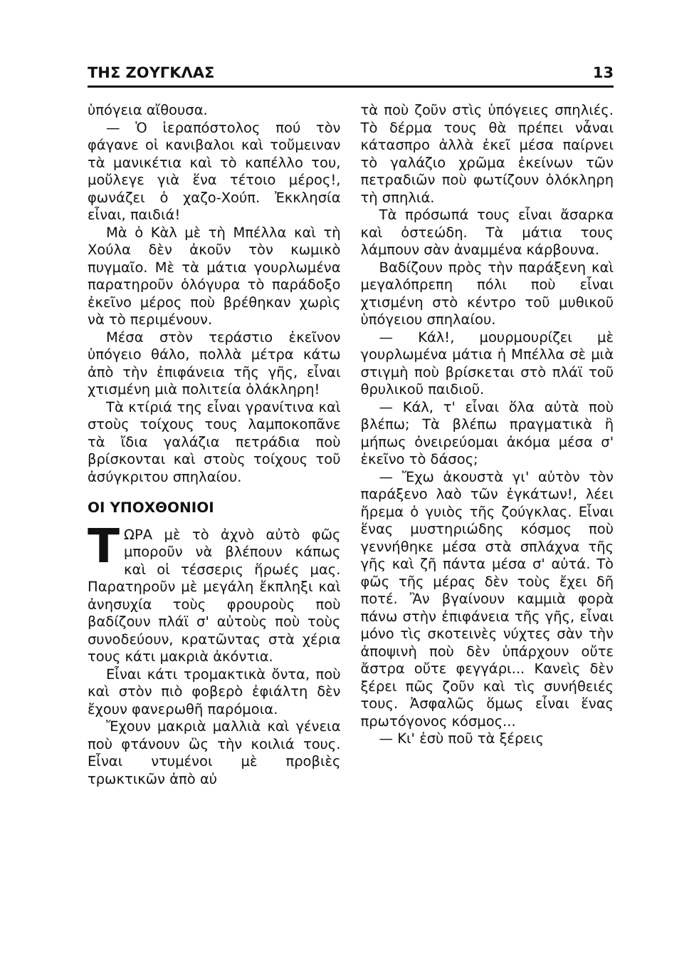ΤΗΣ ΖΟΥΓΚΛΑΣ 13
ὑπόγεια αἴθουσα.
— Ὁ ἱεραπόστολος πού τὸν φάγανε οἱ κανιβαλοι καὶ τοὔμειναν τὰ μανικέτια καὶ τὸ καπέλλο του, μοὔλεγε γιὰ ἕνα τέτοιο μέρος!, φωνάζει ὁ χαζο-Χούπ. Ἐκκλησία εἶναι, παιδιά!
Μὰ ὁ Κὰλ μὲ τὴ Μπέλλα καὶ τὴ Χούλα δὲν ἀκοῦν τὸν κωμικὸ πυγμαῖο. Μὲ τὰ μάτια γουρλωμένα παρατηροῦν ὁλόγυρα τὸ παράδοξο ἐκεῖνο μέρος ποὺ βρέθηκαν χωρὶς νὰ τὸ περιμένουν.
Μέσα στὸν τεράστιο ἐκεῖνον ὑπόγειο θάλο, πολλὰ μέτρα κάτω ἀπὸ τὴν ἐπιφάνεια τῆς γῆς, εἶναι χτισμένη μιὰ πολιτεία ὁλάκληρη!
Τὰ κτίριά της εἶναι γρανίτινα καὶ στοὺς τοίχους τους λαμποκοπᾶνε τὰ ἴδια γαλάζια πετράδια ποὺ βρίσκονται καὶ στοὺς τοίχους τοῦ ἀσύγκριτου σπηλαίου.
ΟΙ ΥΠΟΧΘΟΝΙΟΙ
ΤΩΡΑ μὲ τὸ ἀχνὸ αὐτὸ φῶς μποροῦν νὰ βλέπουν κάπως καὶ οἱ τέσσερις ἥρωές μας. Παρατηροῦν μὲ μεγάλη ἔκπληξι καὶ ἀνησυχία τοὺς φρουροὺς ποὺ βαδίζουν πλάϊ σ' αὐτοὺς ποὺ τοὺς συνοδεύουν, κρατῶντας στὰ χέρια τους κάτι μακριὰ ἀκόντια.
Εἶναι κάτι τρομακτικὰ ὄντα, ποὺ καὶ στὸν πιὸ φοβερὸ ἐφιάλτη δὲν ἔχουν φανερωθῆ παρόμοια.
Ἔχουν μακριὰ μαλλιὰ καὶ γένεια ποὺ φτάνουν ὣς τὴν κοιλιά τους. Εἶναι ντυμένοι μὲ προβιὲς τρωκτικῶν ἀπὸ αὐ
τὰ ποὺ ζοῦν στὶς ὑπόγειες σπηλιές. Τὸ δέρμα τους θὰ πρέπει νἆναι κάτασπρο ἀλλὰ ἐκεῖ μέσα παίρνει τὸ γαλάζιο χρῶμα ἐκείνων τῶν πετραδιῶν ποὺ φωτίζουν ὁλόκληρη τὴ σπηλιά.
Τὰ πρόσωπά τους εἶναι ἄσαρκα καὶ ὀστεώδη. Τὰ μάτια τους λάμπουν σὰν ἀναμμένα κάρβουνα.
Βαδίζουν πρὸς τὴν παράξενη καὶ μεγαλόπρεπη πόλι ποὺ εἶναι χτισμένη στὸ κέντρο τοῦ μυθικοῦ ὑπόγειου σπηλαίου.
— Κάλ!, μουρμουρίζει μὲ γουρλωμένα μάτια ἡ Μπέλλα σὲ μιὰ στιγμὴ ποὺ βρίσκεται στὸ πλάϊ τοῦ θρυλικοῦ παιδιοῦ.
— Κάλ, τ' εἶναι ὅλα αὐτὰ ποὺ βλέπω; Τὰ βλέπω πραγματικὰ ἢ μήπως ὀνειρεύομαι ἀκόμα μέσα σ' ἐκεῖνο τὸ δάσος;
— Ἔχω ἀκουστὰ γι' αὐτὸν τὸν παράξενο λαὸ τῶν ἐγκάτων!, λέει ἤρεμα ὁ γυιὸς τῆς ζούγκλας. Εἶναι ἕνας μυστηριώδης κόσμος ποὺ γεννήθηκε μέσα στὰ σπλάχνα τῆς γῆς καὶ ζῆ πάντα μέσα σ' αὐτά. Τὸ φῶς τῆς μέρας δὲν τοὺς ἔχει δῆ ποτέ. Ἂν βγαίνουν καμμιὰ φορὰ πάνω στὴν ἐπιφάνεια τῆς γῆς, εἶναι μόνο τὶς σκοτεινὲς νύχτες σὰν τὴν ἀποψινὴ ποὺ δὲν ὑπάρχουν οὔτε ἄστρα οὔτε φεγγάρι... Κανεὶς δὲν ξέρει πῶς ζοῦν καὶ τὶς συνήθειές τους. Ἀσφαλῶς ὅμως εἶναι ἕνας πρωτόγονος κόσμος...
— Κι' ἐσὺ ποῦ τὰ ξέρεις